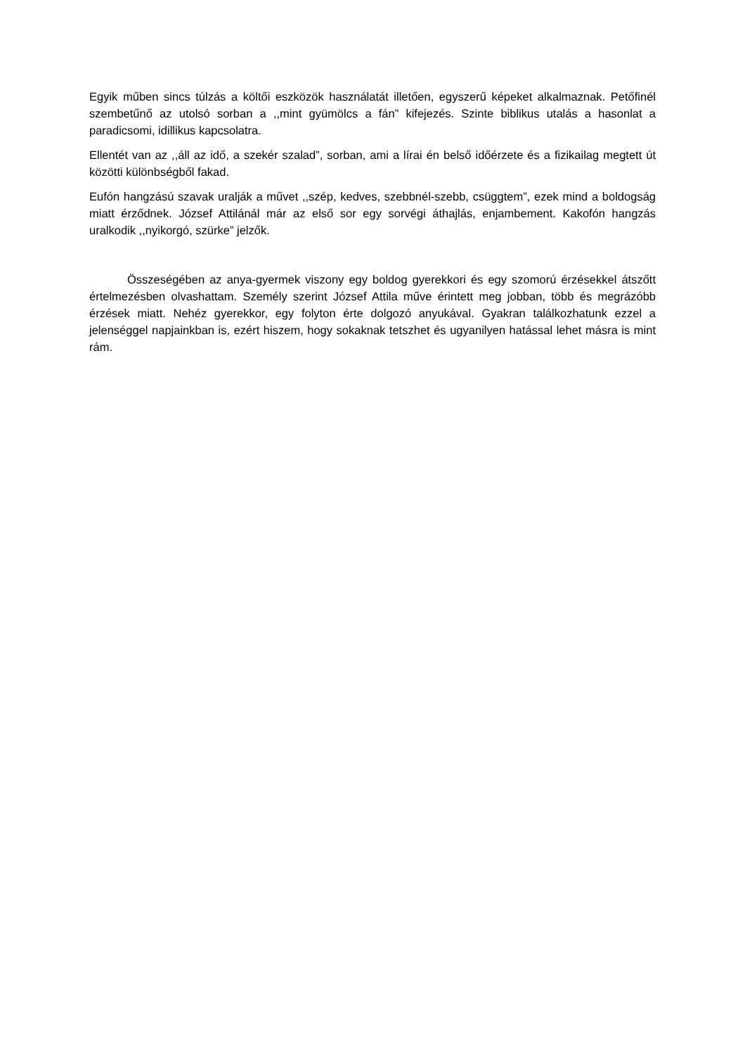Egyik műben sincs túlzás a költői eszközök használatát illetően, egyszerű képeket alkalmaznak. Petőfinél szembetűnő az utolsó sorban a ,,mint gyümölcs a fán” kifejezés. Szinte biblikus utalás a hasonlat a paradicsomi, idillikus kapcsolatra.
Ellentét van az ,,áll az idő, a szekér szalad”, sorban, ami a lírai én belső időérzete és a fizikailag megtett út közötti különbségből fakad.
Eufón hangzású szavak uralják a művet ,,szép, kedves, szebbnél-szebb, csüggtem”, ezek mind a boldogság miatt érződnek. József Attilánál már az első sor egy sorvégi áthajlás, enjambement. Kakofón hangzás uralkodik ,,nyikorgó, szürke” jelzők.
Összeségében az anya-gyermek viszony egy boldog gyerekkori és egy szomorú érzésekkel átszőtt értelmezésben olvashattam. Személy szerint József Attila műve érintett meg jobban, több és megrázóbb érzések miatt. Nehéz gyerekkor, egy folyton érte dolgozó anyukával. Gyakran találkozhatunk ezzel a jelenséggel napjainkban is, ezért hiszem, hogy sokaknak tetszhet és ugyanilyen hatással lehet másra is mint rám.